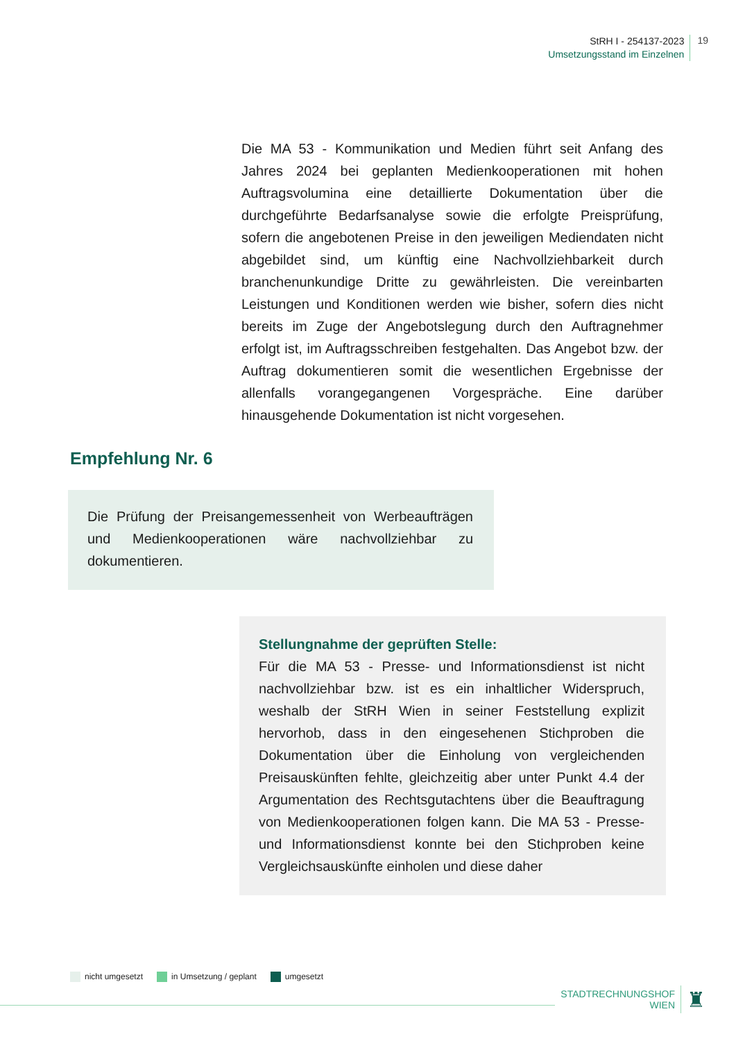StRH I - 254137-2023
Umsetzungsstand im Einzelnen
19
Die MA 53 - Kommunikation und Medien führt seit Anfang des Jahres 2024 bei geplanten Medienkooperationen mit hohen Auftragsvolumina eine detaillierte Dokumentation über die durchgeführte Bedarfsanalyse sowie die erfolgte Preisprüfung, sofern die angebotenen Preise in den jeweiligen Mediendaten nicht abgebildet sind, um künftig eine Nachvollziehbarkeit durch branchenunkundige Dritte zu gewährleisten. Die vereinbarten Leistungen und Konditionen werden wie bisher, sofern dies nicht bereits im Zuge der Angebotslegung durch den Auftragnehmer erfolgt ist, im Auftragsschreiben festgehalten. Das Angebot bzw. der Auftrag dokumentieren somit die wesentlichen Ergebnisse der allenfalls vorangegangenen Vorgespräche. Eine darüber hinausgehende Dokumentation ist nicht vorgesehen.
Empfehlung Nr. 6
Die Prüfung der Preisangemessenheit von Werbeaufträgen und Medienkooperationen wäre nachvollziehbar zu dokumentieren.
Stellungnahme der geprüften Stelle:
Für die MA 53 - Presse- und Informationsdienst ist nicht nachvollziehbar bzw. ist es ein inhaltlicher Widerspruch, weshalb der StRH Wien in seiner Feststellung explizit hervorhob, dass in den eingesehenen Stichproben die Dokumentation über die Einholung von vergleichenden Preisauskünften fehlte, gleichzeitig aber unter Punkt 4.4 der Argumentation des Rechtsgutachtens über die Beauftragung von Medienkooperationen folgen kann. Die MA 53 - Presse- und Informationsdienst konnte bei den Stichproben keine Vergleichsauskünfte einholen und diese daher
nicht umgesetzt in Umsetzung / geplant umgesetzt
STADTRECHNUNGSHOF
WIEN
♜